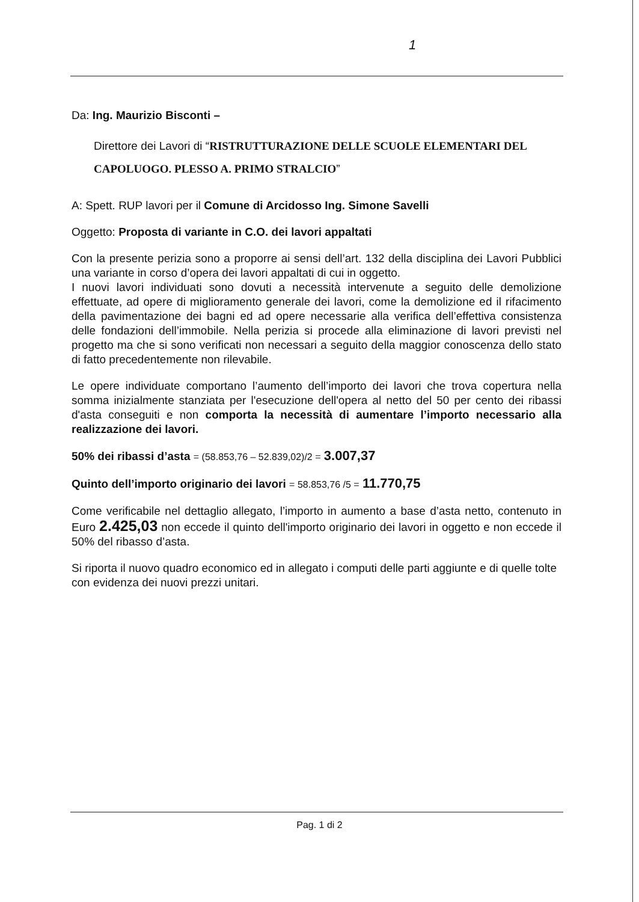1
Da: Ing. Maurizio Bisconti –
Direttore dei Lavori di “RISTRUTTURAZIONE DELLE SCUOLE ELEMENTARI DEL CAPOLUOGO. PLESSO A. PRIMO STRALCIO”
A: Spett. RUP lavori per il Comune di Arcidosso Ing. Simone Savelli
Oggetto: Proposta di variante in C.O. dei lavori appaltati
Con la presente perizia sono a proporre ai sensi dell’art. 132 della disciplina dei Lavori Pubblici una variante in corso d’opera dei lavori appaltati di cui in oggetto.
I nuovi lavori individuati sono dovuti a necessità intervenute a seguito delle demolizione effettuate, ad opere di miglioramento generale dei lavori, come la demolizione ed il rifacimento della pavimentazione dei bagni ed ad opere necessarie alla verifica dell’effettiva consistenza delle fondazioni dell’immobile. Nella perizia si procede alla eliminazione di lavori previsti nel progetto ma che si sono verificati non necessari a seguito della maggior conoscenza dello stato di fatto precedentemente non rilevabile.
Le opere individuate comportano l’aumento dell’importo dei lavori che trova copertura nella somma inizialmente stanziata per l'esecuzione dell'opera al netto del 50 per cento dei ribassi d'asta conseguiti e non comporta la necessità di aumentare l’importo necessario alla realizzazione dei lavori.
50% dei ribassi d’asta = (58.853,76 – 52.839,02)/2 = 3.007,37
Quinto dell’importo originario dei lavori = 58.853,76 /5 = 11.770,75
Come verificabile nel dettaglio allegato, l’importo in aumento a base d’asta netto, contenuto in Euro 2.425,03 non eccede il quinto dell'importo originario dei lavori in oggetto e non eccede il 50% del ribasso d’asta.
Si riporta il nuovo quadro economico ed in allegato i computi delle parti aggiunte e di quelle tolte con evidenza dei nuovi prezzi unitari.
Pag. 1 di 2